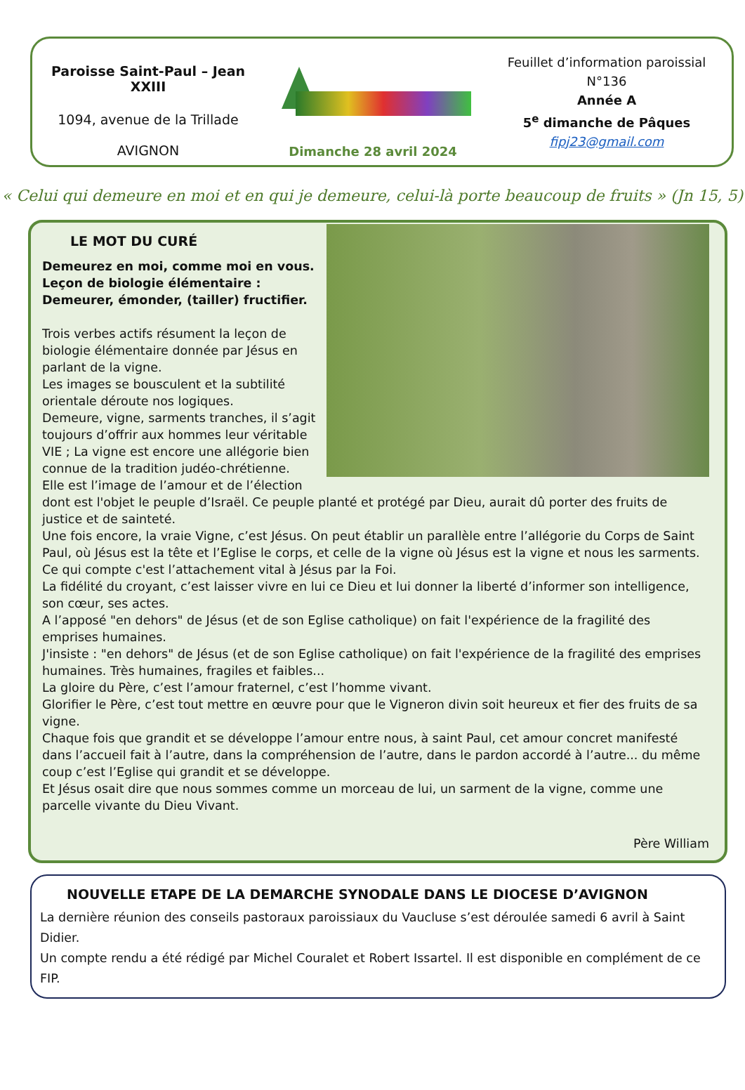Paroisse Saint-Paul – Jean XXIII
1094, avenue de la Trillade
AVIGNON
Dimanche 28 avril 2024
Feuillet d’information paroissial
N°136
Année A
5<sup>e</sup> dimanche de Pâques
fipj23@gmail.com
« Celui qui demeure en moi et en qui je demeure, celui-là porte beaucoup de fruits » (Jn 15, 5)
LE MOT DU CURÉ
Demeurez en moi, comme moi en vous.
Leçon de biologie élémentaire :
Demeurer, émonder, (tailler) fructifier.
Trois verbes actifs résument la leçon de biologie élémentaire donnée par Jésus en parlant de la vigne.
Les images se bousculent et la subtilité orientale déroute nos logiques.
Demeure, vigne, sarments tranches, il s’agit toujours d’offrir aux hommes leur véritable VIE ; La vigne est encore une allégorie bien connue de la tradition judéo-chrétienne.
Elle est l’image de l’amour et de l’élection dont est l'objet le peuple d’Israël. Ce peuple planté et protégé par Dieu, aurait dû porter des fruits de justice et de sainteté.
Une fois encore, la vraie Vigne, c’est Jésus. On peut établir un parallèle entre l’allégorie du Corps de Saint Paul, où Jésus est la tête et l’Eglise le corps, et celle de la vigne où Jésus est la vigne et nous les sarments.
Ce qui compte c'est l’attachement vital à Jésus par la Foi.
La fidélité du croyant, c’est laisser vivre en lui ce Dieu et lui donner la liberté d’informer son intelligence, son cœur, ses actes.
A l’apposé "en dehors" de Jésus (et de son Eglise catholique) on fait l'expérience de la fragilité des emprises humaines.
J'insiste : "en dehors" de Jésus (et de son Eglise catholique) on fait l'expérience de la fragilité des emprises humaines. Très humaines, fragiles et faibles...
La gloire du Père, c’est l’amour fraternel, c’est l’homme vivant.
Glorifier le Père, c’est tout mettre en œuvre pour que le Vigneron divin soit heureux et fier des fruits de sa vigne.
Chaque fois que grandit et se développe l’amour entre nous, à saint Paul, cet amour concret manifesté dans l’accueil fait à l’autre, dans la compréhension de l’autre, dans le pardon accordé à l’autre... du même coup c’est l’Eglise qui grandit et se développe.
Et Jésus osait dire que nous sommes comme un morceau de lui, un sarment de la vigne, comme une parcelle vivante du Dieu Vivant.
Père William
NOUVELLE ETAPE DE LA DEMARCHE SYNODALE DANS LE DIOCESE D’AVIGNON
La dernière réunion des conseils pastoraux paroissiaux du Vaucluse s’est déroulée samedi 6 avril à Saint Didier.
Un compte rendu a été rédigé par Michel Couralet et Robert Issartel. Il est disponible en complément de ce FIP.